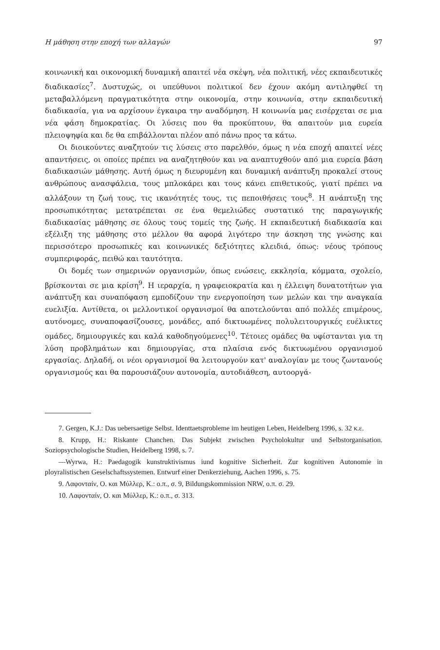Η μάθηση στην εποχή των αλλαγών 97
κοινωνική και οικονομική δυναμική απαιτεί νέα σκέψη, νέα πολιτική, νέες εκπαιδευτικές διαδικασίες<sup>7</sup>. Δυστυχώς, οι υπεύθυνοι πολιτικοί δεν έχουν ακόμη αντιληφθεί τη μεταβαλλόμενη πραγματικότητα στην οικονομία, στην κοινωνία, στην εκπαιδευτική διαδικασία, για να αρχίσουν έγκαιρα την αναδόμηση. Η κοινωνία μας εισέρχεται σε μια νέα φάση δημοκρατίας. Οι λύσεις που θα προκύπτουν, θα απαιτούν μια ευρεία πλειοψηφία και δε θα επιβάλλονται πλέον από πάνω προς τα κάτω.
Οι διοικούντες αναζητούν τις λύσεις στο παρελθόν, όμως η νέα εποχή απαιτεί νέες απαντήσεις, οι οποίες πρέπει να αναζητηθούν και να αναπτυχθούν από μια ευρεία βάση διαδικασιών μάθησης. Αυτή όμως η διευρυμένη και δυναμική ανάπτυξη προκαλεί στους ανθρώπους ανασφάλεια, τους μπλοκάρει και τους κάνει επιθετικούς, γιατί πρέπει να αλλάξουν τη ζωή τους, τις ικανότητές τους, τις πεποιθήσεις τους<sup>8</sup>. Η ανάπτυξη της προσωπικότητας μετατρέπεται σε ένα θεμελιώδες συστατικό της παραγωγικής διαδικασίας μάθησης σε όλους τους τομείς της ζωής. Η εκπαιδευτική διαδικασία και εξέλιξη της μάθησης στο μέλλον θα αφορά λιγότερο την άσκηση της γνώσης και περισσότερο προσωπικές και κοινωνικές δεξιότητες κλειδιά, όπως: νέους τρόπους συμπεριφοράς, πειθώ και ταυτότητα.
Οι δομές των σημερινών οργανισμών, όπως ενώσεις, εκκλησία, κόμματα, σχολείο, βρίσκονται σε μια κρίση<sup>9</sup>. Η ιεραρχία, η γραφειοκρατία και η έλλειψη δυνατοτήτων για ανάπτυξη και συναπόφαση εμποδίζουν την ενεργοποίηση των μελών και την αναγκαία ευελιξία. Αντίθετα, οι μελλοντικοί οργανισμοί θα αποτελούνται από πολλές επιμέρους, αυτόνομες, συναποφασίζουσες, μονάδες, από δικτυωμένες πολυλειτουργικές ευέλικτες ομάδες, δημιουργικές και καλά καθοδηγούμενες<sup>10</sup>. Τέτοιες ομάδες θα υφίστανται για τη λύση προβλημάτων και δημιουργίας, στα πλαίσια ενός δικτυωμένου οργανισμού εργασίας. Δηλαδή, οι νέοι οργανισμοί θα λειτουργούν κατ' αναλογίαν με τους ζωντανούς οργανισμούς και θα παρουσιάζουν αυτονομία, αυτοδιάθεση, αυτοοργά-
7. Gergen, K.J.: Das uebersaetige Selbst. Identtaetsprobleme im heutigen Leben, Heidelberg 1996, s. 32 κ.ε.
8. Krupp, H.: Riskante Chanchen. Das Subjekt zwischen Psycholokultur und Selbstorganisation. Soziopsychologische Studien, Heidelberg 1998, s. 7.
—Wyrwa, H.: Paedagogik kunstruktivismus iund kognitive Sicherheit. Zur kognitiven Autonomie in ployralistischen Geselschaftssystemen. Entwurf einer Denkerziehung, Aachen 1996, s. 75.
9. Λαφονταίν, Ο. και Μύλλερ, Κ.: ο.π., σ. 9, Bildungskommission NRW, ο.π. σ. 29.
10. Λαφονταίν, Ο. και Μύλλερ, Κ.: ο.π., σ. 313.